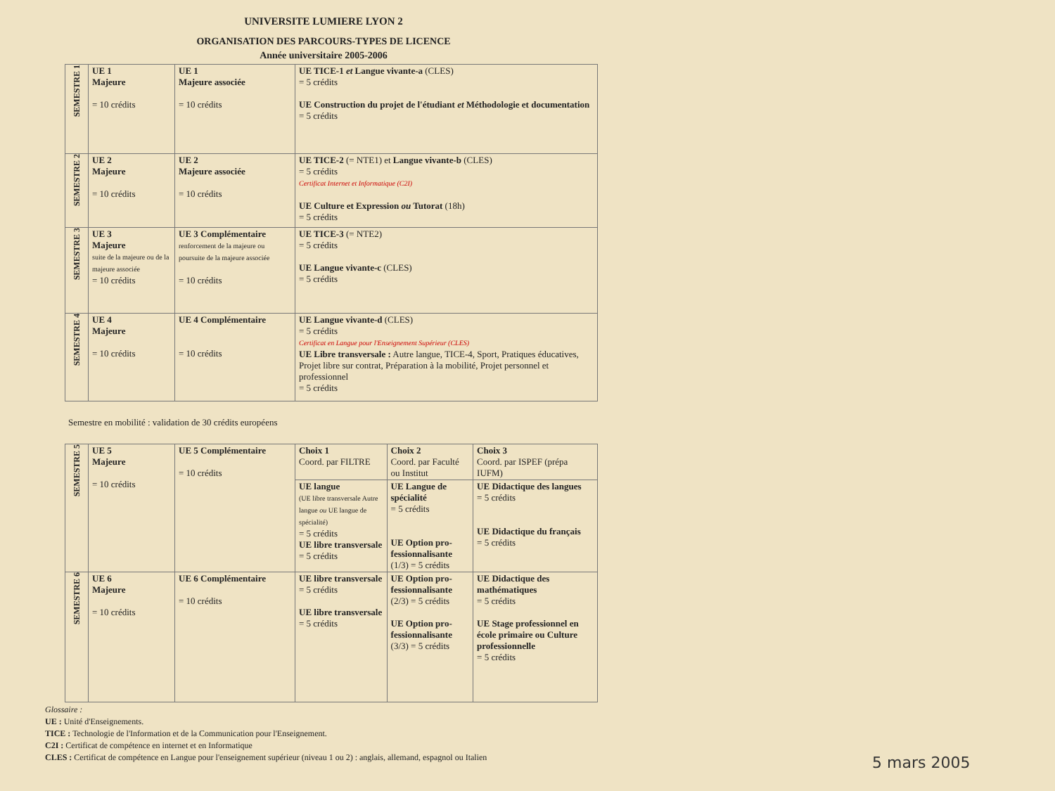UNIVERSITE LUMIERE LYON 2
ORGANISATION DES PARCOURS-TYPES DE LICENCE
Année universitaire 2005-2006
| SEMESTRE 1 | UE 1 Majeure = 10 crédits | UE 1 Majeure associée = 10 crédits | UE TICE-1 et Langue vivante-a (CLES) = 5 crédits UE Construction du projet de l'étudiant et Méthodologie et documentation = 5 crédits |
| SEMESTRE 2 | UE 2 Majeure = 10 crédits | UE 2 Majeure associée = 10 crédits | UE TICE-2 (= NTE1) et Langue vivante-b (CLES) = 5 crédits Certificat Internet et Informatique (C2I) UE Culture et Expression ou Tutorat (18h) = 5 crédits |
| SEMESTRE 3 | UE 3 Majeure suite de la majeure ou de la majeure associée = 10 crédits | UE 3 Complémentaire renforcement de la majeure ou poursuite de la majeure associée = 10 crédits | UE TICE-3 (= NTE2) = 5 crédits UE Langue vivante-c (CLES) = 5 crédits |
| SEMESTRE 4 | UE 4 Majeure = 10 crédits | UE 4 Complémentaire = 10 crédits | UE Langue vivante-d (CLES) = 5 crédits Certificat en Langue pour l'Enseignement Supérieur (CLES) UE Libre transversale : Autre langue, TICE-4, Sport, Pratiques éducatives, Projet libre sur contrat, Préparation à la mobilité, Projet personnel et professionnel = 5 crédits |
Semestre en mobilité : validation de 30 crédits européens
| SEMESTRE 5 | UE 5 Majeure = 10 crédits | UE 5 Complémentaire = 10 crédits | Choix 1 Coord. par FILTRE | Choix 2 Coord. par Faculté ou Institut | Choix 3 Coord. par ISPEF (prépa IUFM) |
| | | | UE langue (UE libre transversale Autre langue ou UE langue de spécialité) = 5 crédits UE libre transversale = 5 crédits | UE Langue de spécialité = 5 crédits UE Option pro-fessionnalisante (1/3) = 5 crédits | UE Didactique des langues = 5 crédits UE Didactique du français = 5 crédits |
| SEMESTRE 6 | UE 6 Majeure = 10 crédits | UE 6 Complémentaire = 10 crédits | UE libre transversale = 5 crédits UE libre transversale = 5 crédits | UE Option pro-fessionnalisante (2/3) = 5 crédits UE Option pro-fessionnalisante (3/3) = 5 crédits | UE Didactique des mathématiques = 5 crédits UE Stage professionnel en école primaire ou Culture professionnelle = 5 crédits |
Glossaire :
UE : Unité d'Enseignements.
TICE : Technologie de l'Information et de la Communication pour l'Enseignement.
C2I : Certificat de compétence en internet et en Informatique
CLES : Certificat de compétence en Langue pour l'enseignement supérieur (niveau 1 ou 2) : anglais, allemand, espagnol ou Italien
5 mars 2005